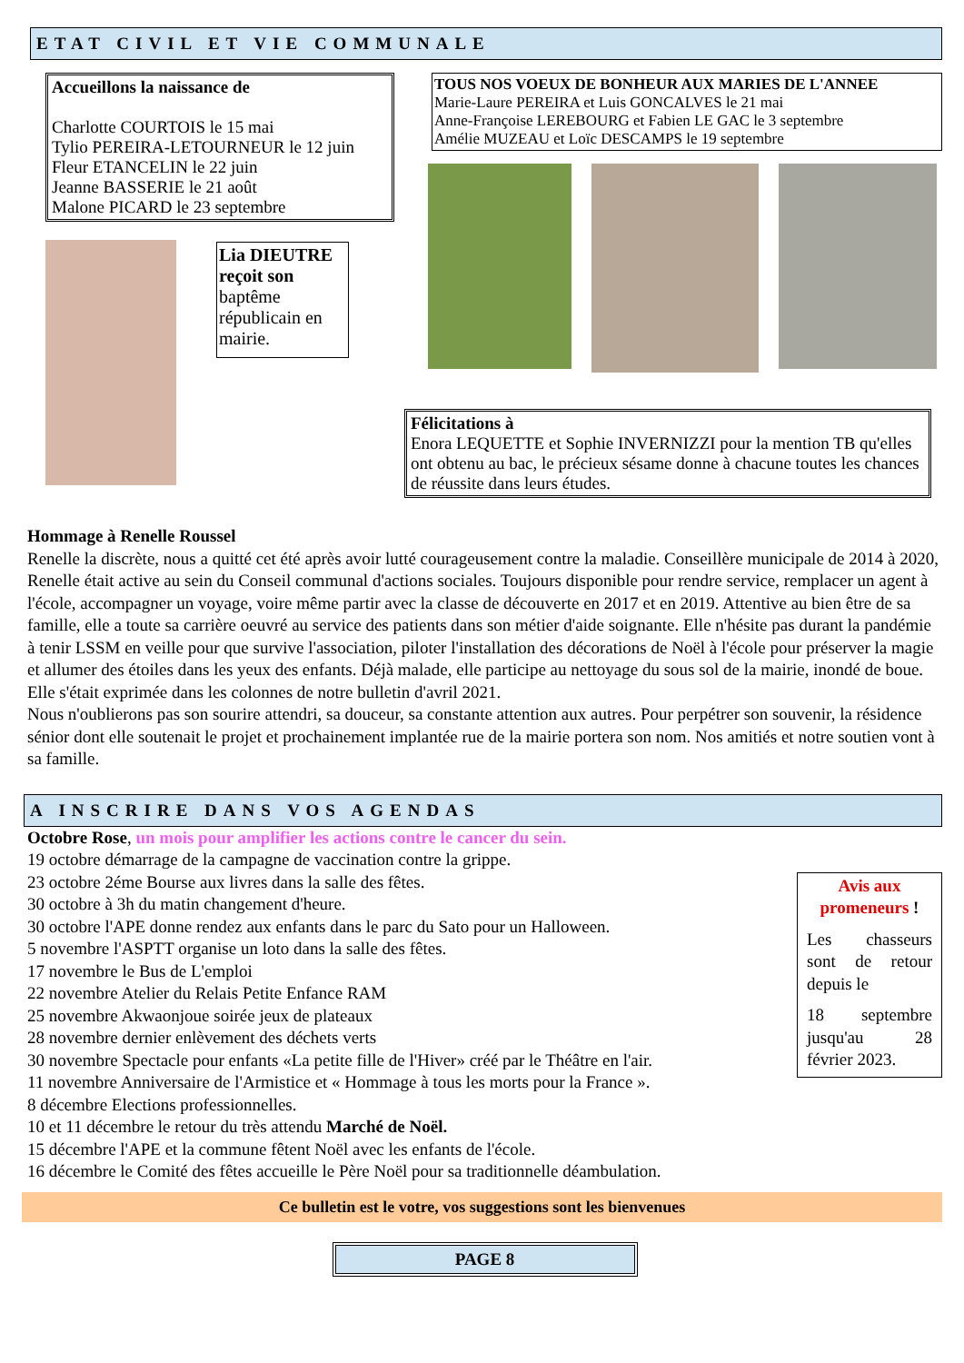ETAT CIVIL ET VIE COMMUNALE
Accueillons la naissance de
Charlotte COURTOIS le 15 mai
Tylio PEREIRA-LETOURNEUR le 12 juin
Fleur ETANCELIN le 22 juin
Jeanne BASSERIE le 21 août
Malone PICARD le 23 septembre
Lia DIEUTRE reçoit son baptême républicain en mairie.
TOUS NOS VOEUX DE BONHEUR AUX MARIES DE L'ANNEE
Marie-Laure PEREIRA et Luis GONCALVES le 21 mai
Anne-Françoise LEREBOURG et Fabien LE GAC le 3 septembre
Amélie MUZEAU et Loïc DESCAMPS le 19 septembre
Félicitations à
Enora LEQUETTE et Sophie INVERNIZZI pour la mention TB qu'elles ont obtenu au bac, le précieux sésame donne à chacune toutes les chances de réussite dans leurs études.
Hommage à Renelle Roussel
Renelle la discrète, nous a quitté cet été après avoir lutté courageusement contre la maladie. Conseillère municipale de 2014 à 2020, Renelle était active au sein du Conseil communal d'actions sociales. Toujours disponible pour rendre service, remplacer un agent à l'école, accompagner un voyage, voire même partir avec la classe de découverte en 2017 et en 2019. Attentive au bien être de sa famille, elle a toute sa carrière oeuvré au service des patients dans son métier d'aide soignante. Elle n'hésite pas durant la pandémie à tenir LSSM en veille pour que survive l'association, piloter l'installation des décorations de Noël à l'école pour préserver la magie et allumer des étoiles dans les yeux des enfants. Déjà malade, elle participe au nettoyage du sous sol de la mairie, inondé de boue. Elle s'était exprimée dans les colonnes de notre bulletin d'avril 2021.
Nous n'oublierons pas son sourire attendri, sa douceur, sa constante attention aux autres. Pour perpétrer son souvenir, la résidence sénior dont elle soutenait le projet et prochainement implantée rue de la mairie portera son nom. Nos amitiés et notre soutien vont à sa famille.
A INSCRIRE DANS VOS AGENDAS
Octobre Rose, un mois pour amplifier les actions contre le cancer du sein.
19 octobre démarrage de la campagne de vaccination contre la grippe.
23 octobre 2éme Bourse aux livres dans la salle des fêtes.
30 octobre à 3h du matin changement d'heure.
30 octobre l'APE donne rendez aux enfants dans le parc du Sato pour un Halloween.
5 novembre l'ASPTT organise un loto dans la salle des fêtes.
17 novembre le Bus de L'emploi
22 novembre Atelier du Relais Petite Enfance RAM
25 novembre Akwaonjoue soirée jeux de plateaux
28 novembre dernier enlèvement des déchets verts
30 novembre Spectacle pour enfants «La petite fille de l'Hiver» créé par le Théâtre en l'air.
11 novembre Anniversaire de l'Armistice et « Hommage à tous les morts pour la France ».
8 décembre Elections professionnelles.
10 et 11 décembre le retour du très attendu Marché de Noël.
15 décembre l'APE et la commune fêtent Noël avec les enfants de l'école.
16 décembre le Comité des fêtes accueille le Père Noël pour sa traditionnelle déambulation.
Avis aux promeneurs !
Les chasseurs sont de retour depuis le
18 septembre jusqu'au 28 février 2023.
Ce bulletin est le votre, vos suggestions sont les bienvenues
PAGE 8